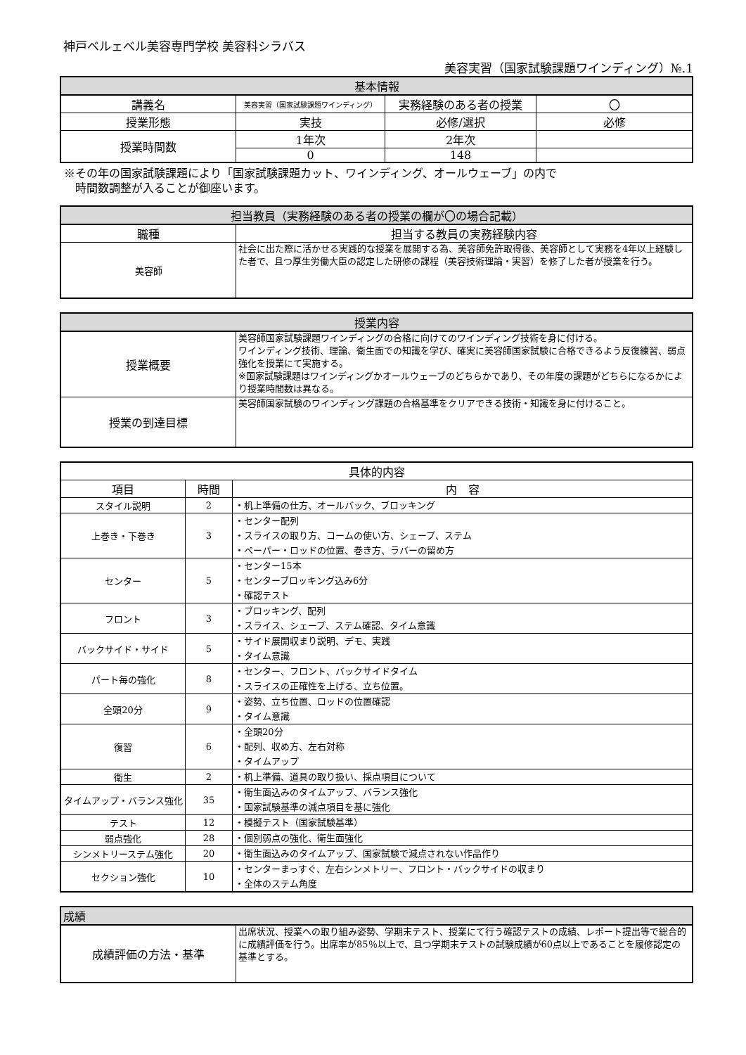神戸ベルェベル美容専門学校 美容科シラバス
美容実習（国家試験課題ワインディング）№.1
| 基本情報 | | | |
| --- | --- | --- | --- |
| 講義名 | 美容実習（国家試験課題ワインディング） | 実務経験のある者の授業 | 〇 |
| 授業形態 | 実技 | 必修/選択 | 必修 |
| 授業時間数 | 1年次 | 2年次 | |
| | 0 | 148 | |
※その年の国家試験課題により「国家試験課題カット、ワインディング、オールウェーブ」の内で
　時間数調整が入ることが御座います。
| 担当教員（実務経験のある者の授業の欄が〇の場合記載） | |
| --- | --- |
| 職種 | 担当する教員の実務経験内容 |
| 美容師 | 社会に出た際に活かせる実践的な授業を展開する為、美容師免許取得後、美容師として実務を4年以上経験した者で、且つ厚生労働大臣の認定した研修の課程（美容技術理論・実習）を修了した者が授業を行う。 |
| 授業内容 | |
| --- | --- |
| 授業概要 | 美容師国家試験課題ワインディングの合格に向けてのワインディング技術を身に付ける。 ワインディング技術、理論、衛生面での知識を学び、確実に美容師国家試験に合格できるよう反復練習、弱点強化を授業にて実施する。 ※国家試験課題はワインディングかオールウェーブのどちらかであり、その年度の課題がどちらになるかにより授業時間数は異なる。 |
| 授業の到達目標 | 美容師国家試験のワインディング課題の合格基準をクリアできる技術・知識を身に付けること。 |
| 具体的内容 | | |
| --- | --- | --- |
| 項目 | 時間 | 内 容 |
| スタイル説明 | 2 | ・机上準備の仕方、オールバック、ブロッキング |
| 上巻き・下巻き | 3 | ・センター配列 ・スライスの取り方、コームの使い方、シェープ、ステム ・ペーパー・ロッドの位置、巻き方、ラバーの留め方 |
| センター | 5 | ・センター15本 ・センターブロッキング込み6分 ・確認テスト |
| フロント | 3 | ・ブロッキング、配列 ・スライス、シェープ、ステム確認、タイム意識 |
| バックサイド・サイド | 5 | ・サイド展開収まり説明、デモ、実践 ・タイム意識 |
| パート毎の強化 | 8 | ・センター、フロント、バックサイドタイム ・スライスの正確性を上げる、立ち位置。 |
| 全頭20分 | 9 | ・姿勢、立ち位置、ロッドの位置確認 ・タイム意識 |
| 復習 | 6 | ・全頭20分 ・配列、収め方、左右対称 ・タイムアップ |
| 衛生 | 2 | ・机上準備、道具の取り扱い、採点項目について |
| タイムアップ・バランス強化 | 35 | ・衛生面込みのタイムアップ、バランス強化 ・国家試験基準の減点項目を基に強化 |
| テスト | 12 | ・模擬テスト（国家試験基準） |
| 弱点強化 | 28 | ・個別弱点の強化、衛生面強化 |
| シンメトリーステム強化 | 20 | ・衛生面込みのタイムアップ、国家試験で減点されない作品作り |
| セクション強化 | 10 | ・センターまっすぐ、左右シンメトリー、フロント・バックサイドの収まり ・全体のステム角度 |
| 成績 | |
| --- | --- |
| 成績評価の方法・基準 | 出席状況、授業への取り組み姿勢、学期末テスト、授業にて行う確認テストの成績、レポート提出等で総合的に成績評価を行う。出席率が85％以上で、且つ学期末テストの試験成績が60点以上であることを履修認定の基準とする。 |